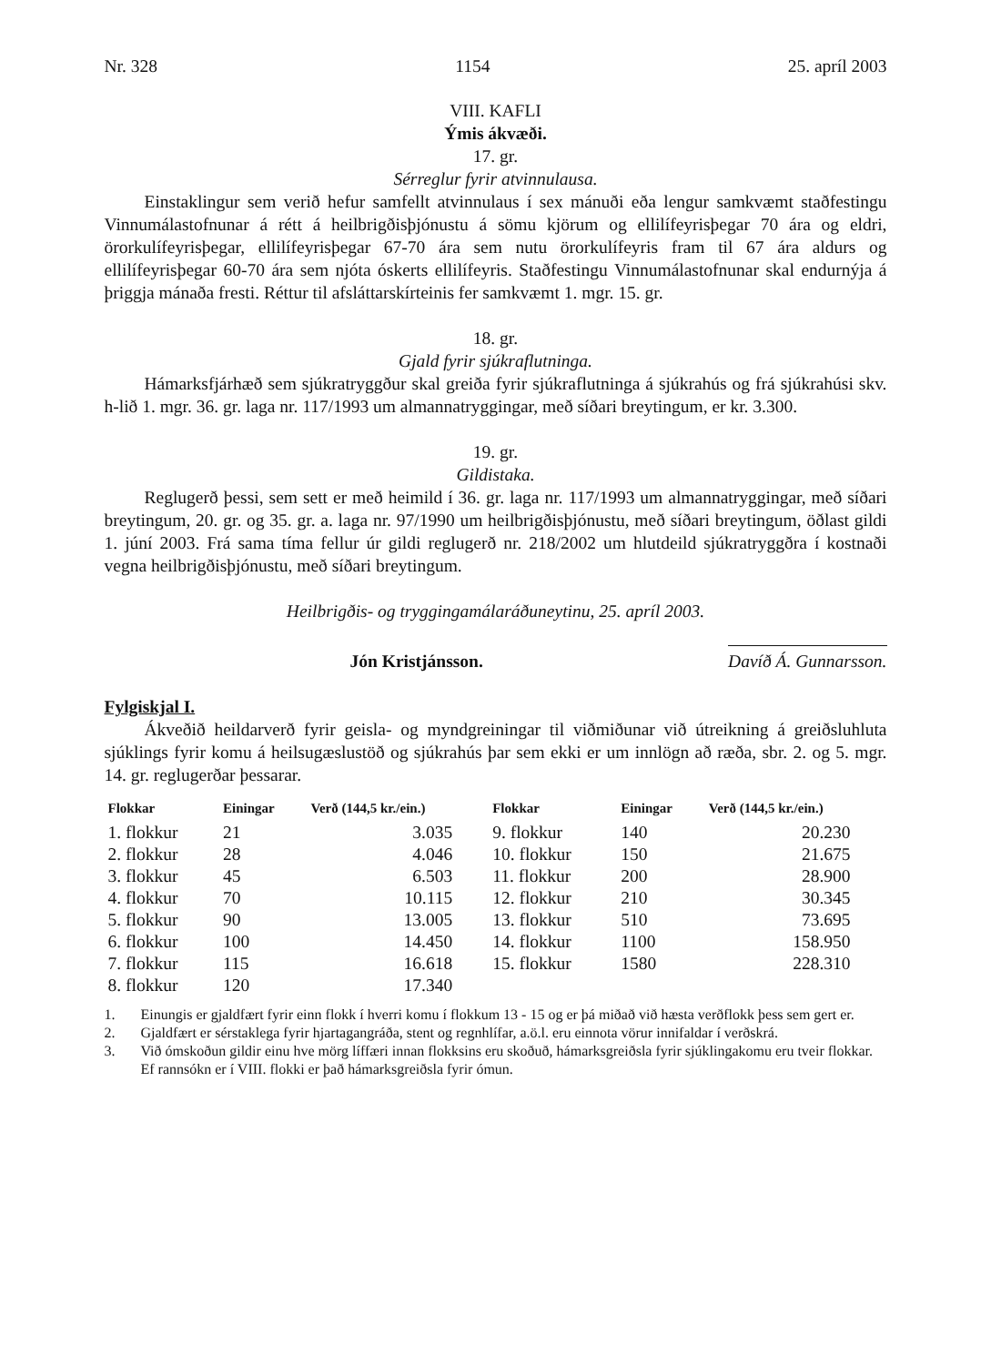Nr. 328 1154 25. apríl 2003
VIII. KAFLI
Ýmis ákvæði.
17. gr.
Sérreglur fyrir atvinnulausa.
Einstaklingur sem verið hefur samfellt atvinnulaus í sex mánuði eða lengur samkvæmt staðfestingu Vinnumálastofnunar á rétt á heilbrigðisþjónustu á sömu kjörum og ellilífeyrisþegar 70 ára og eldri, örorkulífeyrisþegar, ellilífeyrisþegar 67-70 ára sem nutu örorkulífeyris fram til 67 ára aldurs og ellilífeyrisþegar 60-70 ára sem njóta óskerts ellilífeyris. Staðfestingu Vinnumálastofnunar skal endurnýja á þriggja mánaða fresti. Réttur til afsláttarskírteinis fer samkvæmt 1. mgr. 15. gr.
18. gr.
Gjald fyrir sjúkraflutninga.
Hámarksfjárhæð sem sjúkratryggður skal greiða fyrir sjúkraflutninga á sjúkrahús og frá sjúkrahúsi skv. h-lið 1. mgr. 36. gr. laga nr. 117/1993 um almannatryggingar, með síðari breytingum, er kr. 3.300.
19. gr.
Gildistaka.
Reglugerð þessi, sem sett er með heimild í 36. gr. laga nr. 117/1993 um almannatryggingar, með síðari breytingum, 20. gr. og 35. gr. a. laga nr. 97/1990 um heilbrigðisþjónustu, með síðari breytingum, öðlast gildi 1. júní 2003. Frá sama tíma fellur úr gildi reglugerð nr. 218/2002 um hlutdeild sjúkratryggðra í kostnaði vegna heilbrigðisþjónustu, með síðari breytingum.
Heilbrigðis- og tryggingamálaráðuneytinu, 25. apríl 2003.
Jón Kristjánsson. Davíð Á. Gunnarsson.
Fylgiskjal I.
Ákveðið heildarverð fyrir geisla- og myndgreiningar til viðmiðunar við útreikning á greiðsluhluta sjúklings fyrir komu á heilsugæslustöð og sjúkrahús þar sem ekki er um innlögn að ræða, sbr. 2. og 5. mgr. 14. gr. reglugerðar þessarar.
| Flokkar | Einingar | Verð (144,5 kr./ein.) | Flokkar | Einingar | Verð (144,5 kr./ein.) |
| --- | --- | --- | --- | --- | --- |
| 1. flokkur | 21 | 3.035 | 9. flokkur | 140 | 20.230 |
| 2. flokkur | 28 | 4.046 | 10. flokkur | 150 | 21.675 |
| 3. flokkur | 45 | 6.503 | 11. flokkur | 200 | 28.900 |
| 4. flokkur | 70 | 10.115 | 12. flokkur | 210 | 30.345 |
| 5. flokkur | 90 | 13.005 | 13. flokkur | 510 | 73.695 |
| 6. flokkur | 100 | 14.450 | 14. flokkur | 1100 | 158.950 |
| 7. flokkur | 115 | 16.618 | 15. flokkur | 1580 | 228.310 |
| 8. flokkur | 120 | 17.340 | | | |
1. Einungis er gjaldfært fyrir einn flokk í hverri komu í flokkum 13 - 15 og er þá miðað við hæsta verðflokk þess sem gert er.
2. Gjaldfært er sérstaklega fyrir hjartagangráða, stent og regnhlífar, a.ö.l. eru einnota vörur innifaldar í verðskrá.
3. Við ómskoðun gildir einu hve mörg líffæri innan flokksins eru skoðuð, hámarksgreiðsla fyrir sjúklingakomu eru tveir flokkar.
Ef rannsókn er í VIII. flokki er það hámarksgreiðsla fyrir ómun.